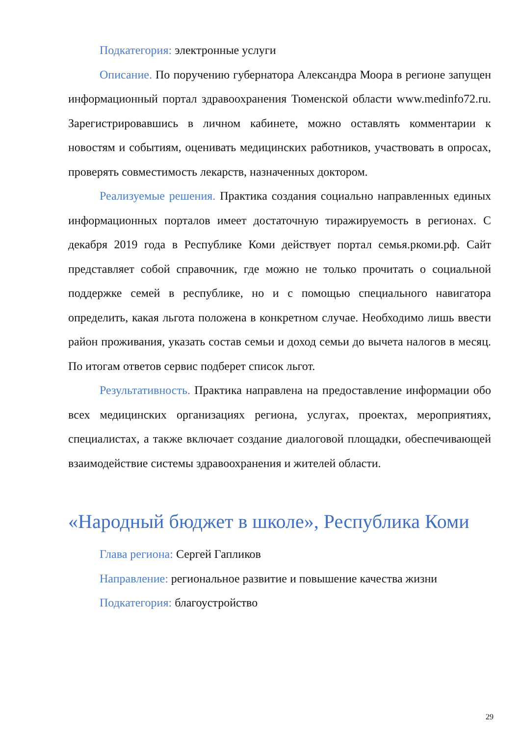Подкатегория: электронные услуги
Описание. По поручению губернатора Александра Моора в регионе запущен информационный портал здравоохранения Тюменской области www.medinfo72.ru. Зарегистрировавшись в личном кабинете, можно оставлять комментарии к новостям и событиям, оценивать медицинских работников, участвовать в опросах, проверять совместимость лекарств, назначенных доктором.
Реализуемые решения. Практика создания социально направленных единых информационных порталов имеет достаточную тиражируемость в регионах. С декабря 2019 года в Республике Коми действует портал семья.ркоми.рф. Сайт представляет собой справочник, где можно не только прочитать о социальной поддержке семей в республике, но и с помощью специального навигатора определить, какая льгота положена в конкретном случае. Необходимо лишь ввести район проживания, указать состав семьи и доход семьи до вычета налогов в месяц. По итогам ответов сервис подберет список льгот.
Результативность. Практика направлена на предоставление информации обо всех медицинских организациях региона, услугах, проектах, мероприятиях, специалистах, а также включает создание диалоговой площадки, обеспечивающей взаимодействие системы здравоохранения и жителей области.
«Народный бюджет в школе», Республика Коми
Глава региона: Сергей Гапликов
Направление: региональное развитие и повышение качества жизни
Подкатегория: благоустройство
29